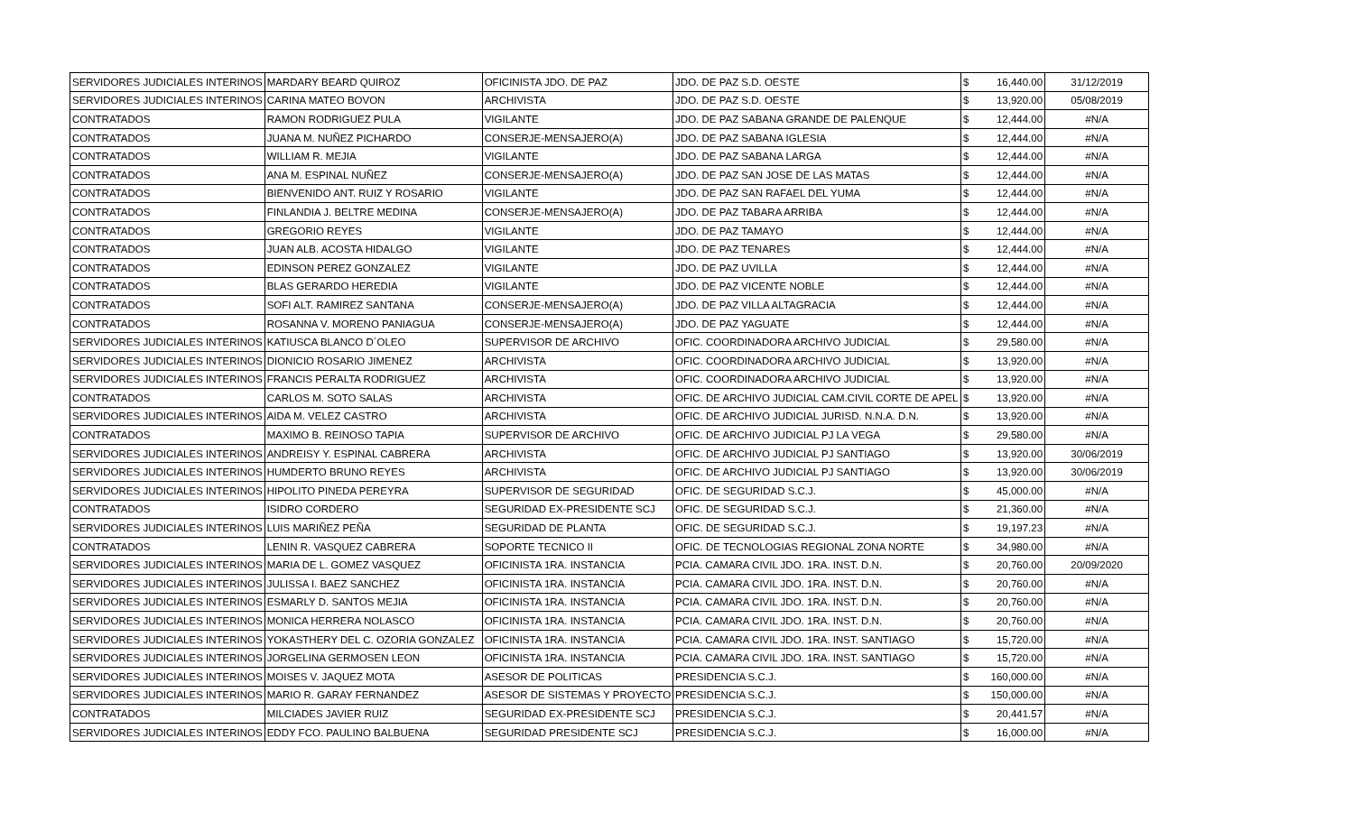| SERVIDORES JUDICIALES INTERINOS | MARDARY BEARD QUIROZ | OFICINISTA JDO. DE PAZ | JDO. DE PAZ S.D. OESTE | $ | 16,440.00 | 31/12/2019 |
| SERVIDORES JUDICIALES INTERINOS | CARINA MATEO BOVON | ARCHIVISTA | JDO. DE PAZ S.D. OESTE | $ | 13,920.00 | 05/08/2019 |
| CONTRATADOS | RAMON RODRIGUEZ PULA | VIGILANTE | JDO. DE PAZ SABANA GRANDE DE PALENQUE | $ | 12,444.00 | #N/A |
| CONTRATADOS | JUANA M. NUÑEZ PICHARDO | CONSERJE-MENSAJERO(A) | JDO. DE PAZ SABANA IGLESIA | $ | 12,444.00 | #N/A |
| CONTRATADOS | WILLIAM R. MEJIA | VIGILANTE | JDO. DE PAZ SABANA LARGA | $ | 12,444.00 | #N/A |
| CONTRATADOS | ANA M. ESPINAL NUÑEZ | CONSERJE-MENSAJERO(A) | JDO. DE PAZ SAN JOSE DE LAS MATAS | $ | 12,444.00 | #N/A |
| CONTRATADOS | BIENVENIDO ANT. RUIZ Y ROSARIO | VIGILANTE | JDO. DE PAZ SAN RAFAEL DEL YUMA | $ | 12,444.00 | #N/A |
| CONTRATADOS | FINLANDIA J. BELTRE MEDINA | CONSERJE-MENSAJERO(A) | JDO. DE PAZ TABARA ARRIBA | $ | 12,444.00 | #N/A |
| CONTRATADOS | GREGORIO REYES | VIGILANTE | JDO. DE PAZ TAMAYO | $ | 12,444.00 | #N/A |
| CONTRATADOS | JUAN ALB. ACOSTA HIDALGO | VIGILANTE | JDO. DE PAZ TENARES | $ | 12,444.00 | #N/A |
| CONTRATADOS | EDINSON PEREZ GONZALEZ | VIGILANTE | JDO. DE PAZ UVILLA | $ | 12,444.00 | #N/A |
| CONTRATADOS | BLAS GERARDO HEREDIA | VIGILANTE | JDO. DE PAZ VICENTE NOBLE | $ | 12,444.00 | #N/A |
| CONTRATADOS | SOFI ALT. RAMIREZ SANTANA | CONSERJE-MENSAJERO(A) | JDO. DE PAZ VILLA ALTAGRACIA | $ | 12,444.00 | #N/A |
| CONTRATADOS | ROSANNA V. MORENO PANIAGUA | CONSERJE-MENSAJERO(A) | JDO. DE PAZ YAGUATE | $ | 12,444.00 | #N/A |
| SERVIDORES JUDICIALES INTERINOS | KATIUSCA BLANCO D´OLEO | SUPERVISOR DE ARCHIVO | OFIC. COORDINADORA ARCHIVO JUDICIAL | $ | 29,580.00 | #N/A |
| SERVIDORES JUDICIALES INTERINOS | DIONICIO ROSARIO JIMENEZ | ARCHIVISTA | OFIC. COORDINADORA ARCHIVO JUDICIAL | $ | 13,920.00 | #N/A |
| SERVIDORES JUDICIALES INTERINOS | FRANCIS PERALTA RODRIGUEZ | ARCHIVISTA | OFIC. COORDINADORA ARCHIVO JUDICIAL | $ | 13,920.00 | #N/A |
| CONTRATADOS | CARLOS M. SOTO SALAS | ARCHIVISTA | OFIC. DE ARCHIVO JUDICIAL CAM.CIVIL CORTE DE APEL | $ | 13,920.00 | #N/A |
| SERVIDORES JUDICIALES INTERINOS | AIDA M. VELEZ CASTRO | ARCHIVISTA | OFIC. DE ARCHIVO JUDICIAL JURISD. N.N.A. D.N. | $ | 13,920.00 | #N/A |
| CONTRATADOS | MAXIMO B. REINOSO TAPIA | SUPERVISOR DE ARCHIVO | OFIC. DE ARCHIVO JUDICIAL PJ LA VEGA | $ | 29,580.00 | #N/A |
| SERVIDORES JUDICIALES INTERINOS | ANDREISY Y. ESPINAL CABRERA | ARCHIVISTA | OFIC. DE ARCHIVO JUDICIAL PJ SANTIAGO | $ | 13,920.00 | 30/06/2019 |
| SERVIDORES JUDICIALES INTERINOS | HUMDERTO BRUNO REYES | ARCHIVISTA | OFIC. DE ARCHIVO JUDICIAL PJ SANTIAGO | $ | 13,920.00 | 30/06/2019 |
| SERVIDORES JUDICIALES INTERINOS | HIPOLITO PINEDA PEREYRA | SUPERVISOR DE SEGURIDAD | OFIC. DE SEGURIDAD S.C.J. | $ | 45,000.00 | #N/A |
| CONTRATADOS | ISIDRO CORDERO | SEGURIDAD EX-PRESIDENTE SCJ | OFIC. DE SEGURIDAD S.C.J. | $ | 21,360.00 | #N/A |
| SERVIDORES JUDICIALES INTERINOS | LUIS MARIÑEZ PEÑA | SEGURIDAD DE PLANTA | OFIC. DE SEGURIDAD S.C.J. | $ | 19,197.23 | #N/A |
| CONTRATADOS | LENIN R. VASQUEZ CABRERA | SOPORTE TECNICO II | OFIC. DE TECNOLOGIAS REGIONAL ZONA NORTE | $ | 34,980.00 | #N/A |
| SERVIDORES JUDICIALES INTERINOS | MARIA DE L. GOMEZ VASQUEZ | OFICINISTA 1RA. INSTANCIA | PCIA. CAMARA CIVIL JDO. 1RA. INST. D.N. | $ | 20,760.00 | 20/09/2020 |
| SERVIDORES JUDICIALES INTERINOS | JULISSA I. BAEZ SANCHEZ | OFICINISTA 1RA. INSTANCIA | PCIA. CAMARA CIVIL JDO. 1RA. INST. D.N. | $ | 20,760.00 | #N/A |
| SERVIDORES JUDICIALES INTERINOS | ESMARLY D. SANTOS MEJIA | OFICINISTA 1RA. INSTANCIA | PCIA. CAMARA CIVIL JDO. 1RA. INST. D.N. | $ | 20,760.00 | #N/A |
| SERVIDORES JUDICIALES INTERINOS | MONICA HERRERA NOLASCO | OFICINISTA 1RA. INSTANCIA | PCIA. CAMARA CIVIL JDO. 1RA. INST. D.N. | $ | 20,760.00 | #N/A |
| SERVIDORES JUDICIALES INTERINOS | YOKASTHERY DEL C. OZORIA GONZALEZ | OFICINISTA 1RA. INSTANCIA | PCIA. CAMARA CIVIL JDO. 1RA. INST. SANTIAGO | $ | 15,720.00 | #N/A |
| SERVIDORES JUDICIALES INTERINOS | JORGELINA GERMOSEN LEON | OFICINISTA 1RA. INSTANCIA | PCIA. CAMARA CIVIL JDO. 1RA. INST. SANTIAGO | $ | 15,720.00 | #N/A |
| SERVIDORES JUDICIALES INTERINOS | MOISES V. JAQUEZ MOTA | ASESOR DE POLITICAS | PRESIDENCIA S.C.J. | $ | 160,000.00 | #N/A |
| SERVIDORES JUDICIALES INTERINOS | MARIO R. GARAY FERNANDEZ | ASESOR DE SISTEMAS Y PROYECTO | PRESIDENCIA S.C.J. | $ | 150,000.00 | #N/A |
| CONTRATADOS | MILCIADES JAVIER RUIZ | SEGURIDAD EX-PRESIDENTE SCJ | PRESIDENCIA S.C.J. | $ | 20,441.57 | #N/A |
| SERVIDORES JUDICIALES INTERINOS | EDDY FCO. PAULINO BALBUENA | SEGURIDAD PRESIDENTE SCJ | PRESIDENCIA S.C.J. | $ | 16,000.00 | #N/A |